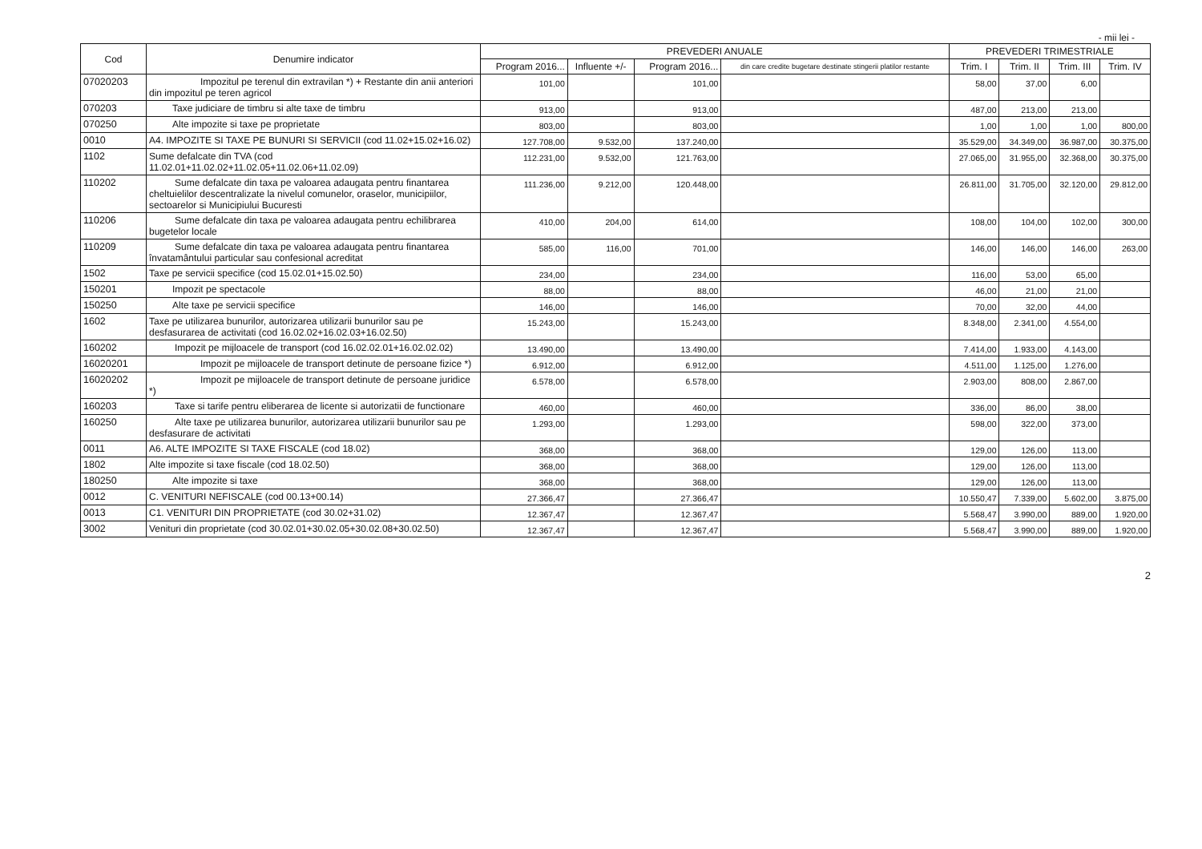- mii lei -
| Cod | Denumire indicator | PREVEDERI ANUALE | | | | PREVEDERI TRIMESTRIALE | | | |
| --- | --- | --- | --- | --- | --- | --- | --- | --- | --- |
| | | Program 2016... | Influente +/- | Program 2016... | din care credite bugetare destinate stingerii platilor restante | Trim. I | Trim. II | Trim. III | Trim. IV |
| 07020203 | Impozitul pe terenul din extravilan *) + Restante din anii anteriori din impozitul pe teren agricol | 101,00 | | 101,00 | | 58,00 | 37,00 | 6,00 | |
| 070203 | Taxe judiciare de timbru si alte taxe de timbru | 913,00 | | 913,00 | | 487,00 | 213,00 | 213,00 | |
| 070250 | Alte impozite si taxe pe proprietate | 803,00 | | 803,00 | | 1,00 | 1,00 | 1,00 | 800,00 |
| 0010 | A4. IMPOZITE SI TAXE PE BUNURI SI SERVICII (cod 11.02+15.02+16.02) | 127.708,00 | 9.532,00 | 137.240,00 | | 35.529,00 | 34.349,00 | 36.987,00 | 30.375,00 |
| 1102 | Sume defalcate din TVA (cod 11.02.01+11.02.02+11.02.05+11.02.06+11.02.09) | 112.231,00 | 9.532,00 | 121.763,00 | | 27.065,00 | 31.955,00 | 32.368,00 | 30.375,00 |
| 110202 | Sume defalcate din taxa pe valoarea adaugata pentru finantarea cheltuielilor descentralizate la nivelul comunelor, oraselor, municipiilor, sectoarelor si Municipiului Bucuresti | 111.236,00 | 9.212,00 | 120.448,00 | | 26.811,00 | 31.705,00 | 32.120,00 | 29.812,00 |
| 110206 | Sume defalcate din taxa pe valoarea adaugata pentru echilibrarea bugetelor locale | 410,00 | 204,00 | 614,00 | | 108,00 | 104,00 | 102,00 | 300,00 |
| 110209 | Sume defalcate din taxa pe valoarea adaugata pentru finantarea învatamântului particular sau confesional acreditat | 585,00 | 116,00 | 701,00 | | 146,00 | 146,00 | 146,00 | 263,00 |
| 1502 | Taxe pe servicii specifice (cod 15.02.01+15.02.50) | 234,00 | | 234,00 | | 116,00 | 53,00 | 65,00 | |
| 150201 | Impozit pe spectacole | 88,00 | | 88,00 | | 46,00 | 21,00 | 21,00 | |
| 150250 | Alte taxe pe servicii specifice | 146,00 | | 146,00 | | 70,00 | 32,00 | 44,00 | |
| 1602 | Taxe pe utilizarea bunurilor, autorizarea utilizarii bunurilor sau pe desfasurarea de activitati (cod 16.02.02+16.02.03+16.02.50) | 15.243,00 | | 15.243,00 | | 8.348,00 | 2.341,00 | 4.554,00 | |
| 160202 | Impozit pe mijloacele de transport (cod 16.02.02.01+16.02.02.02) | 13.490,00 | | 13.490,00 | | 7.414,00 | 1.933,00 | 4.143,00 | |
| 16020201 | Impozit pe mijloacele de transport detinute de persoane fizice *) | 6.912,00 | | 6.912,00 | | 4.511,00 | 1.125,00 | 1.276,00 | |
| 16020202 | Impozit pe mijloacele de transport detinute de persoane juridice *) | 6.578,00 | | 6.578,00 | | 2.903,00 | 808,00 | 2.867,00 | |
| 160203 | Taxe si tarife pentru eliberarea de licente si autorizatii de functionare | 460,00 | | 460,00 | | 336,00 | 86,00 | 38,00 | |
| 160250 | Alte taxe pe utilizarea bunurilor, autorizarea utilizarii bunurilor sau pe desfasurare de activitati | 1.293,00 | | 1.293,00 | | 598,00 | 322,00 | 373,00 | |
| 0011 | A6. ALTE IMPOZITE SI TAXE FISCALE (cod 18.02) | 368,00 | | 368,00 | | 129,00 | 126,00 | 113,00 | |
| 1802 | Alte impozite si taxe fiscale (cod 18.02.50) | 368,00 | | 368,00 | | 129,00 | 126,00 | 113,00 | |
| 180250 | Alte impozite si taxe | 368,00 | | 368,00 | | 129,00 | 126,00 | 113,00 | |
| 0012 | C. VENITURI NEFISCALE (cod 00.13+00.14) | 27.366,47 | | 27.366,47 | | 10.550,47 | 7.339,00 | 5.602,00 | 3.875,00 |
| 0013 | C1. VENITURI DIN PROPRIETATE (cod 30.02+31.02) | 12.367,47 | | 12.367,47 | | 5.568,47 | 3.990,00 | 889,00 | 1.920,00 |
| 3002 | Venituri din proprietate (cod 30.02.01+30.02.05+30.02.08+30.02.50) | 12.367,47 | | 12.367,47 | | 5.568,47 | 3.990,00 | 889,00 | 1.920,00 |
2